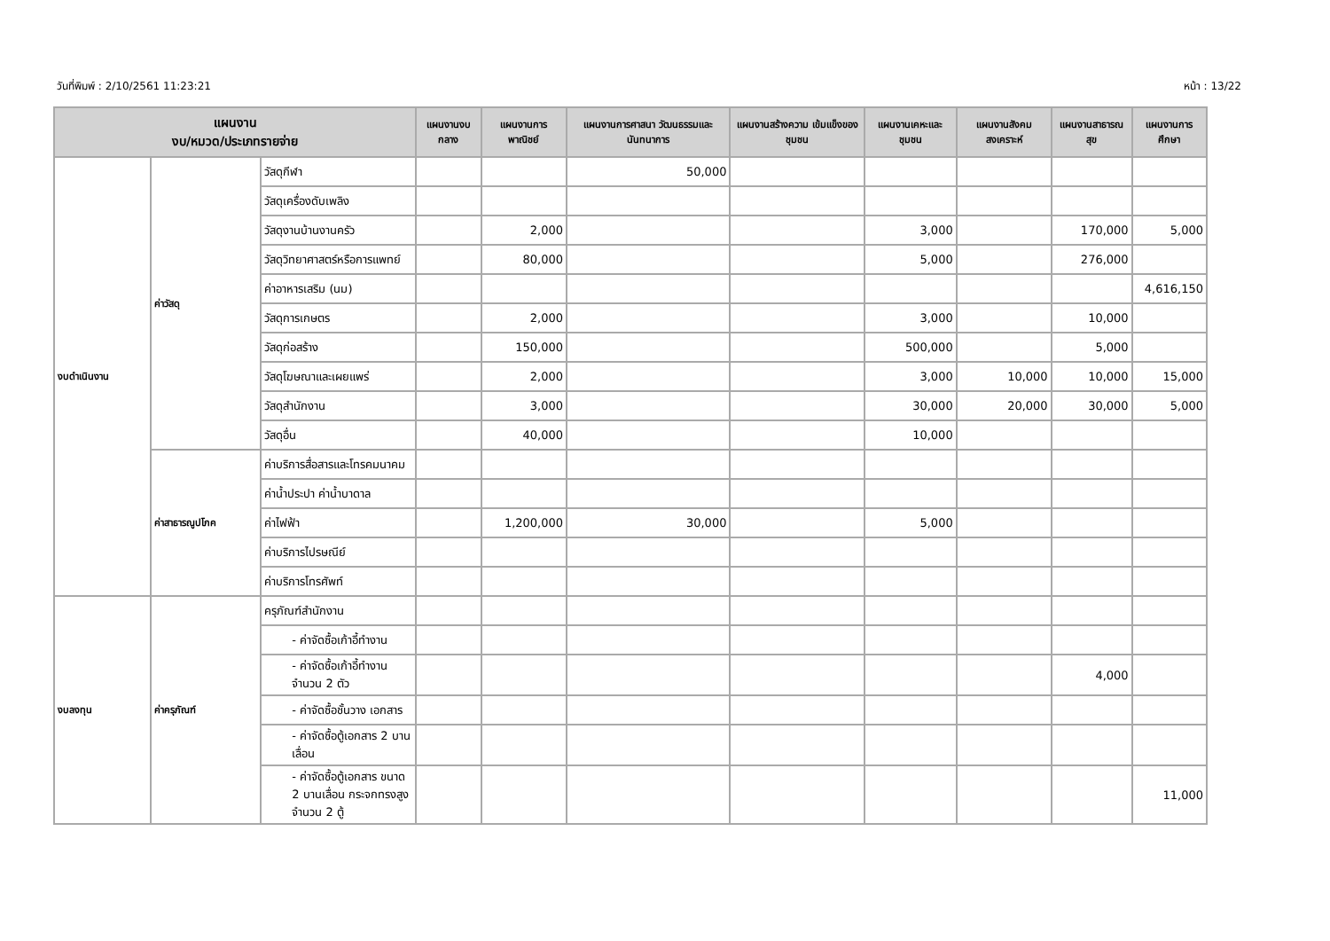วันที่พิมพ์ : 2/10/2561 11:23:21 หน้า : 13/22
| แผนงาน งบ/หมวด/ประเภทรายจ่าย | | | แผนงานงบกลาง | แผนงานการ พาณิชย์ | แผนงานการศาสนา วัฒนธรรมและ นันทนาการ | แผนงานสร้างความ เข้มแข็งของชุมชน | แผนงานเคหะและ ชุมชน | แผนงานสังคม สงเคราะห์ | แผนงานสาธารณ สุข | แผนงานการศึกษา |
| --- | --- | --- | --- | --- | --- | --- | --- | --- | --- | --- |
| งบดำเนินงาน | ค่าวัสดุ | วัสดุกีฬา | | | 50,000 | | | | | |
| | | วัสดุเครื่องดับเพลิง | | | | | | | | |
| | | วัสดุงานบ้านงานครัว | | 2,000 | | | 3,000 | | 170,000 | 5,000 |
| | | วัสดุวิทยาศาสตร์หรือการแพทย์ | | 80,000 | | | 5,000 | | 276,000 | |
| | | ค่าอาหารเสริม (นม) | | | | | | | | 4,616,150 |
| | | วัสดุการเกษตร | | 2,000 | | | 3,000 | | 10,000 | |
| | | วัสดุก่อสร้าง | | 150,000 | | | 500,000 | | 5,000 | |
| | | วัสดุโฆษณาและเผยแพร่ | | 2,000 | | | 3,000 | 10,000 | 10,000 | 15,000 |
| | | วัสดุสำนักงาน | | 3,000 | | | 30,000 | 20,000 | 30,000 | 5,000 |
| | | วัสดุอื่น | | 40,000 | | | 10,000 | | | |
| | ค่าสาธารณูปโภค | ค่าบริการสื่อสารและโทรคมนาคม | | | | | | | | |
| | | ค่าน้ำประปา ค่าน้ำบาดาล | | | | | | | | |
| | | ค่าไฟฟ้า | | 1,200,000 | 30,000 | | 5,000 | | | |
| | | ค่าบริการไปรษณีย์ | | | | | | | | |
| | | ค่าบริการโทรศัพท์ | | | | | | | | |
| งบลงทุน | ค่าครุภัณฑ์ | ครุภัณฑ์สำนักงาน | | | | | | | | |
| | | - ค่าจัดซื้อเก้าอี้ทำงาน | | | | | | | | |
| | | - ค่าจัดซื้อเก้าอี้ทำงาน จำนวน 2 ตัว | | | | | | | 4,000 | |
| | | - ค่าจัดซื้อชั้นวาง เอกสาร | | | | | | | | |
| | | - ค่าจัดซื้อตู้เอกสาร 2 บานเลื่อน | | | | | | | | |
| | | - ค่าจัดซื้อตู้เอกสาร ขนาด 2 บานเลื่อน กระจกทรงสูง จำนวน 2 ตู้ | | | | | | | | 11,000 |